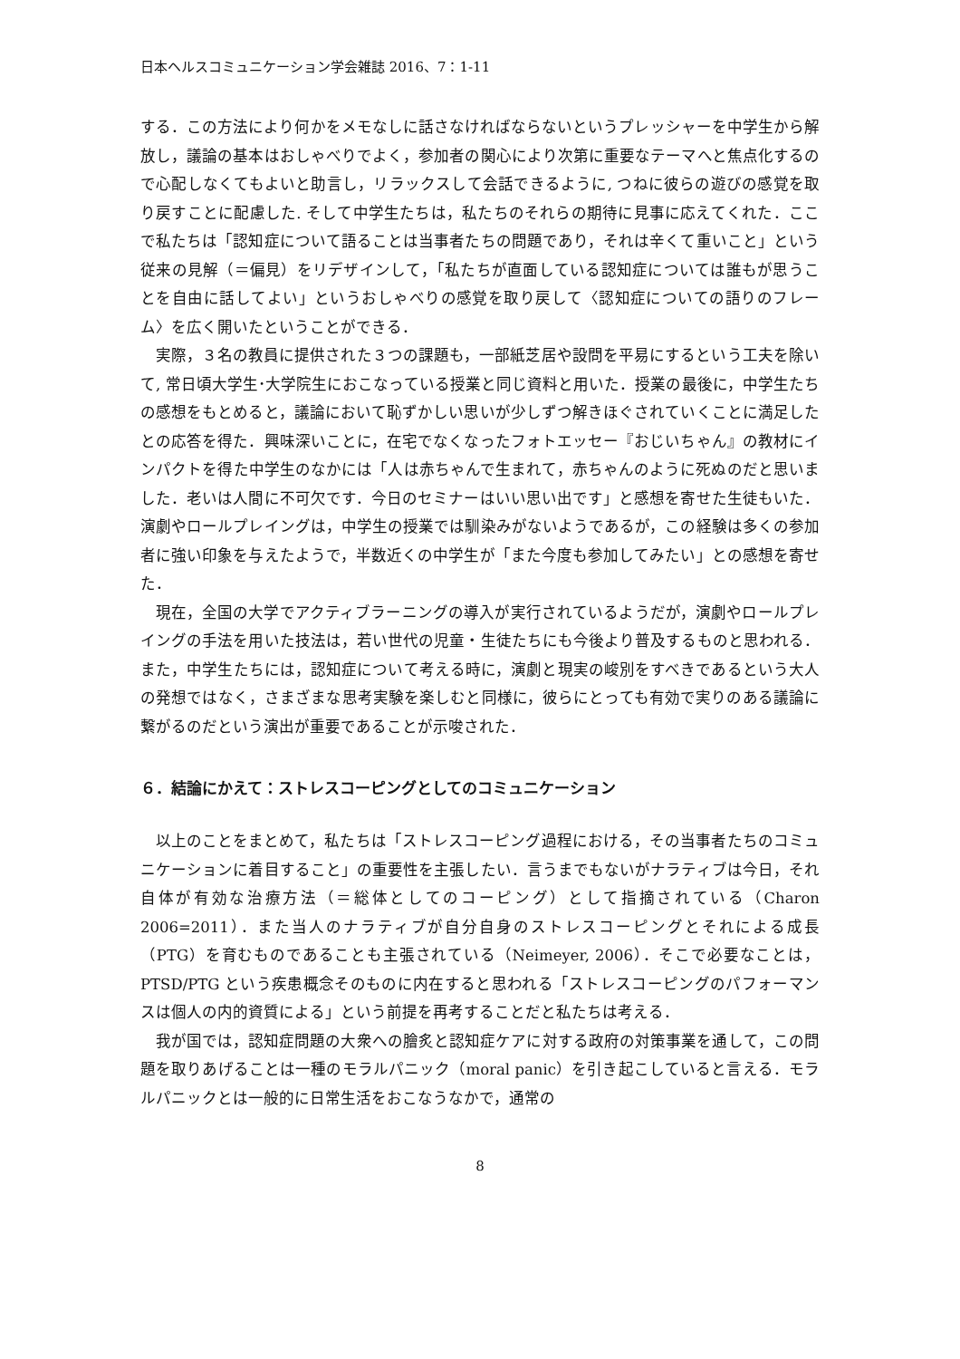日本ヘルスコミュニケーション学会雑誌 2016、7：1-11
する．この方法により何かをメモなしに話さなければならないというプレッシャーを中学生から解放し，議論の基本はおしゃべりでよく，参加者の関心により次第に重要なテーマへと焦点化するので心配しなくてもよいと助言し，リラックスして会話できるように, つねに彼らの遊びの感覚を取り戻すことに配慮した. そして中学生たちは，私たちのそれらの期待に見事に応えてくれた．ここで私たちは「認知症について語ることは当事者たちの問題であり，それは辛くて重いこと」という従来の見解（＝偏見）をリデザインして，「私たちが直面している認知症については誰もが思うことを自由に話してよい」というおしゃべりの感覚を取り戻して〈認知症についての語りのフレーム〉を広く開いたということができる．
実際，３名の教員に提供された３つの課題も，一部紙芝居や設問を平易にするという工夫を除いて, 常日頃大学生･大学院生におこなっている授業と同じ資料と用いた．授業の最後に，中学生たちの感想をもとめると，議論において恥ずかしい思いが少しずつ解きほぐされていくことに満足したとの応答を得た．興味深いことに，在宅でなくなったフォトエッセー『おじいちゃん』の教材にインパクトを得た中学生のなかには「人は赤ちゃんで生まれて，赤ちゃんのように死ぬのだと思いました．老いは人間に不可欠です．今日のセミナーはいい思い出です」と感想を寄せた生徒もいた．演劇やロールプレイングは，中学生の授業では馴染みがないようであるが，この経験は多くの参加者に強い印象を与えたようで，半数近くの中学生が「また今度も参加してみたい」との感想を寄せた．
現在，全国の大学でアクティブラーニングの導入が実行されているようだが，演劇やロールプレイングの手法を用いた技法は，若い世代の児童・生徒たちにも今後より普及するものと思われる．また，中学生たちには，認知症について考える時に，演劇と現実の峻別をすべきであるという大人の発想ではなく，さまざまな思考実験を楽しむと同様に，彼らにとっても有効で実りのある議論に繋がるのだという演出が重要であることが示唆された．
６．結論にかえて：ストレスコーピングとしてのコミュニケーション
以上のことをまとめて，私たちは「ストレスコーピング過程における，その当事者たちのコミュニケーションに着目すること」の重要性を主張したい．言うまでもないがナラティブは今日，それ自体が有効な治療方法（＝総体としてのコーピング）として指摘されている（Charon 2006=2011）．また当人のナラティブが自分自身のストレスコーピングとそれによる成長（PTG）を育むものであることも主張されている（Neimeyer, 2006）．そこで必要なことは，PTSD/PTG という疾患概念そのものに内在すると思われる「ストレスコーピングのパフォーマンスは個人の内的資質による」という前提を再考することだと私たちは考える．
我が国では，認知症問題の大衆への膾炙と認知症ケアに対する政府の対策事業を通して，この問題を取りあげることは一種のモラルパニック（moral panic）を引き起こしていると言える．モラルパニックとは一般的に日常生活をおこなうなかで，通常の
8